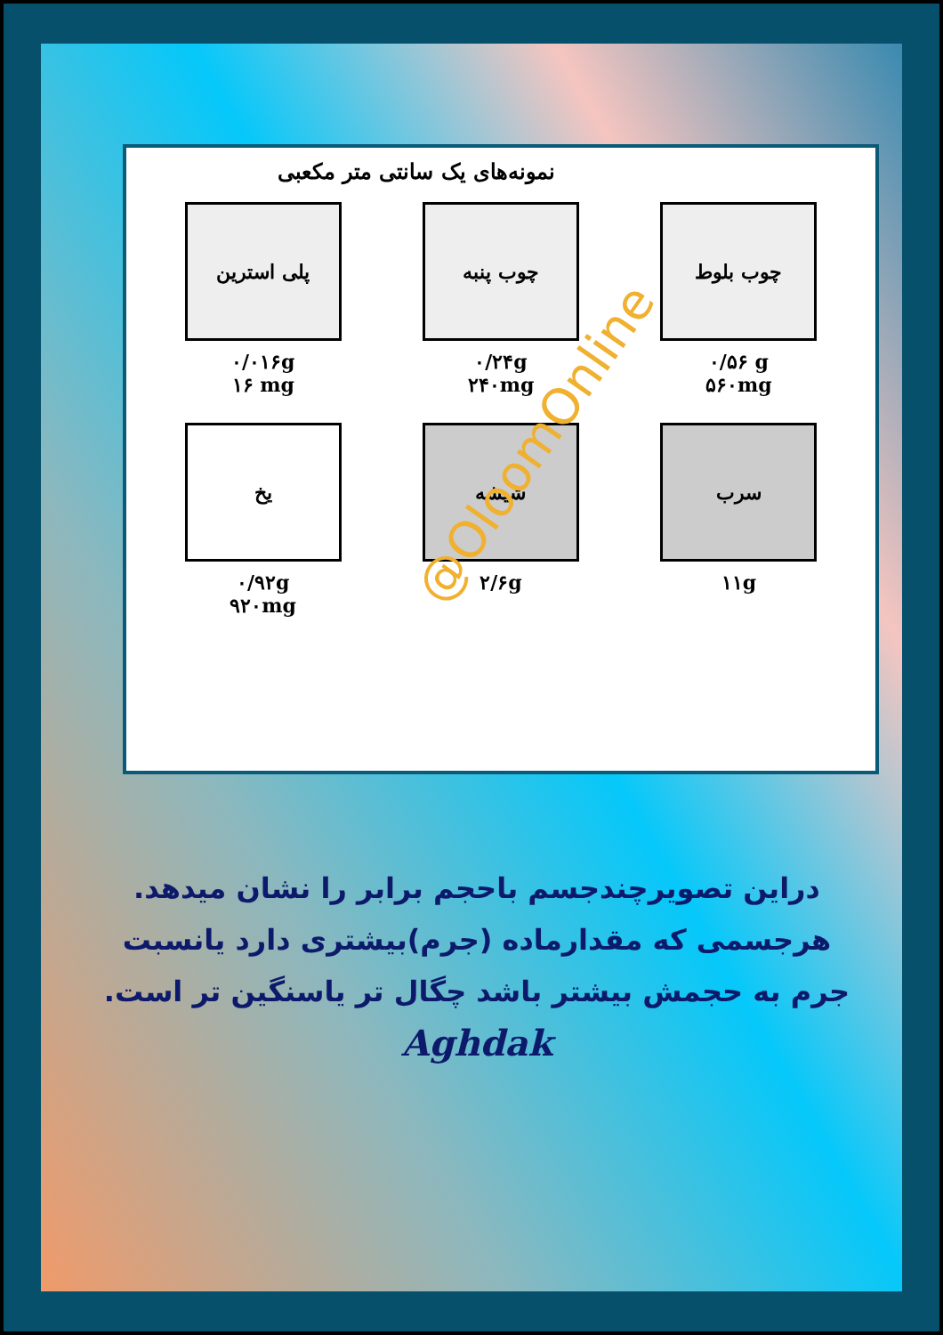نمونه‌های یک سانتی متر مکعبی
پلی استرین
۰/۰۱۶g
۱۶ mg
چوب پنبه
۰/۲۴g
۲۴۰mg
چوب بلوط
۰/۵۶ g
۵۶۰mg
یخ
۰/۹۲g
۹۲۰mg
شیشه
۲/۶g
سرب
۱۱g
@OloomOnline
دراین تصویرچندجسم باحجم برابر را نشان میدهد.
هرجسمی که مقدارماده (جرم)بیشتری دارد یانسبت
جرم به حجمش بیشتر باشد چگال تر یاسنگین تر است.
Aghdak